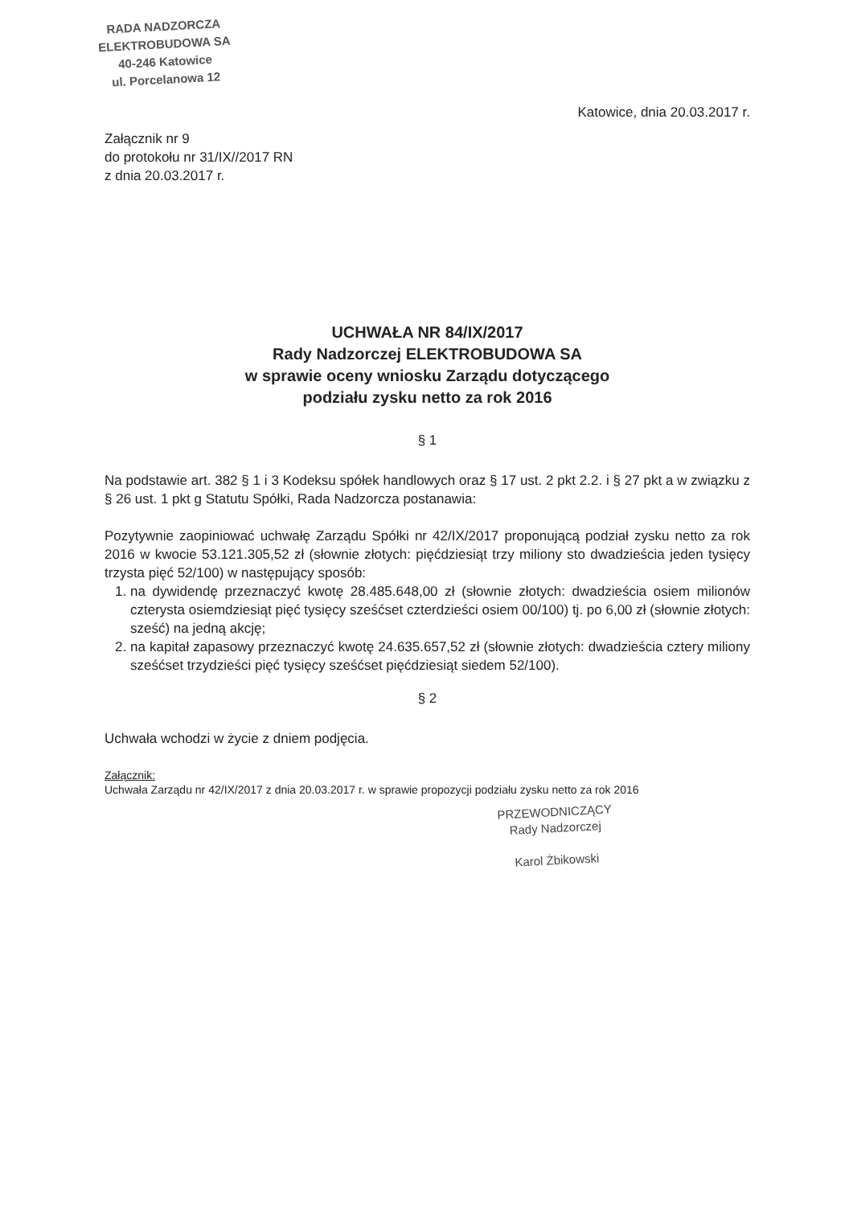RADA NADZORCZA
ELEKTROBUDOWA SA
40-246 Katowice
ul. Porcelanowa 12
Katowice, dnia 20.03.2017 r.
Załącznik nr 9
do protokołu nr 31/IX//2017 RN
z dnia 20.03.2017 r.
UCHWAŁA NR 84/IX/2017
Rady Nadzorczej ELEKTROBUDOWA SA
w sprawie oceny wniosku Zarządu dotyczącego
podziału zysku netto za rok 2016
§ 1
Na podstawie art. 382 § 1 i 3 Kodeksu spółek handlowych oraz § 17 ust. 2 pkt 2.2. i § 27 pkt a w związku z § 26 ust. 1 pkt g Statutu Spółki, Rada Nadzorcza postanawia:
Pozytywnie zaopiniować uchwałę Zarządu Spółki nr 42/IX/2017 proponującą podział zysku netto za rok 2016 w kwocie 53.121.305,52 zł (słownie złotych: pięćdziesiąt trzy miliony sto dwadzieścia jeden tysięcy trzysta pięć 52/100) w następujący sposób:
1. na dywidendę przeznaczyć kwotę 28.485.648,00 zł (słownie złotych: dwadzieścia osiem milionów czterysta osiemdziesiąt pięć tysięcy sześćset czterdzieści osiem 00/100) tj. po 6,00 zł (słownie złotych: sześć) na jedną akcję;
2. na kapitał zapasowy przeznaczyć kwotę 24.635.657,52 zł (słownie złotych: dwadzieścia cztery miliony sześćset trzydzieści pięć tysięcy sześćset pięćdziesiąt siedem 52/100).
§ 2
Uchwała wchodzi w życie z dniem podjęcia.
Załącznik:
Uchwała Zarządu nr 42/IX/2017 z dnia 20.03.2017 r. w sprawie propozycji podziału zysku netto za rok 2016
PRZEWODNICZĄCY
Rady Nadzorczej
Karol Żbikowski